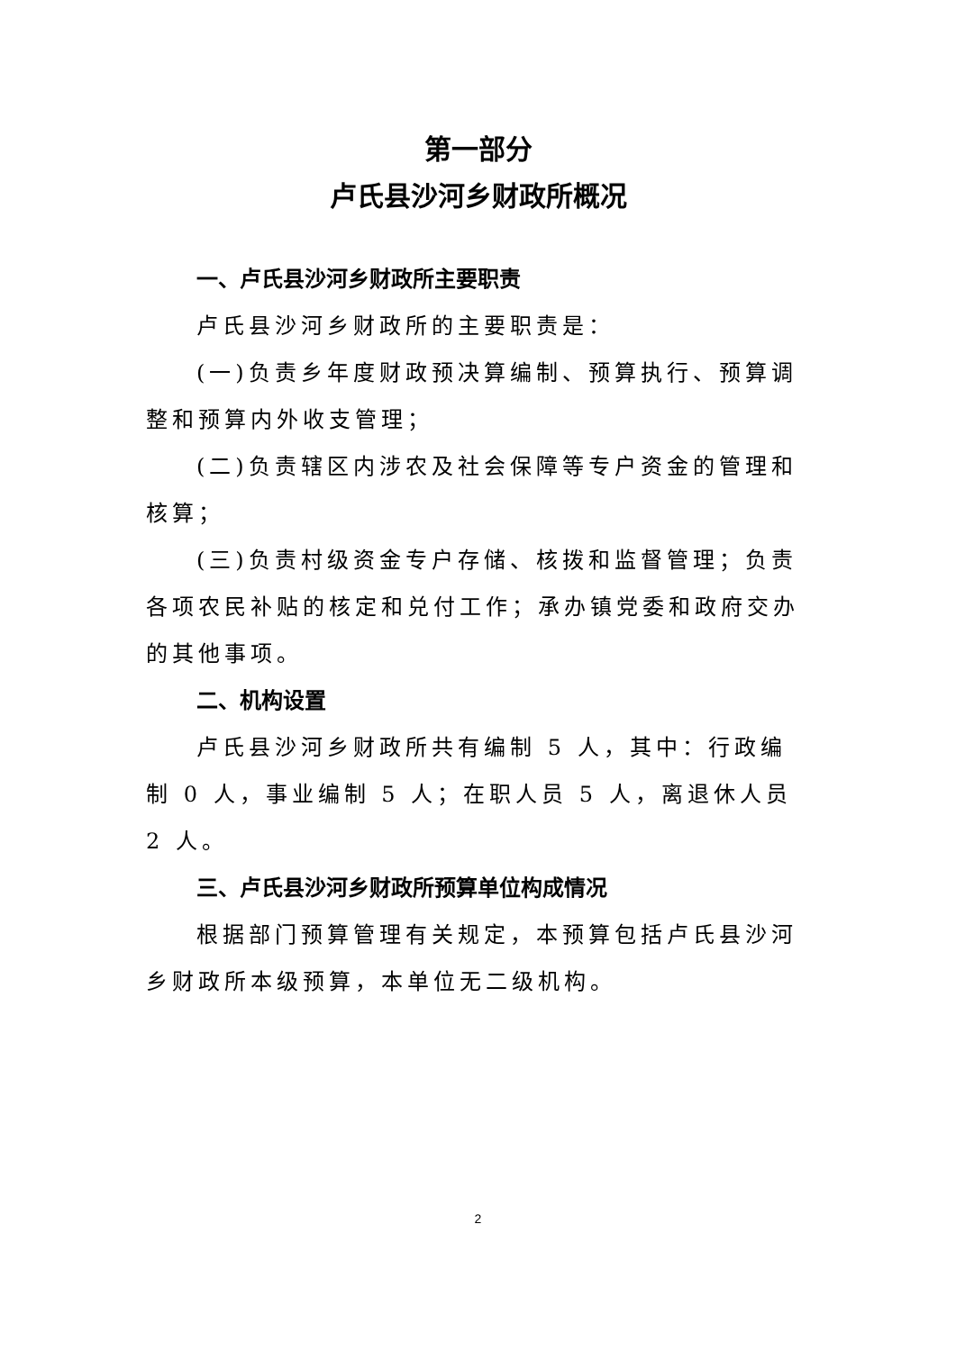第一部分
卢氏县沙河乡财政所概况
一、卢氏县沙河乡财政所主要职责
卢氏县沙河乡财政所的主要职责是：
(一)负责乡年度财政预决算编制、预算执行、预算调整和预算内外收支管理；
(二)负责辖区内涉农及社会保障等专户资金的管理和核算；
(三)负责村级资金专户存储、核拨和监督管理；负责各项农民补贴的核定和兑付工作；承办镇党委和政府交办的其他事项。
二、机构设置
卢氏县沙河乡财政所共有编制 5 人，其中：行政编制 0 人，事业编制 5 人；在职人员 5 人，离退休人员 2 人。
三、卢氏县沙河乡财政所预算单位构成情况
根据部门预算管理有关规定，本预算包括卢氏县沙河乡财政所本级预算，本单位无二级机构。
2